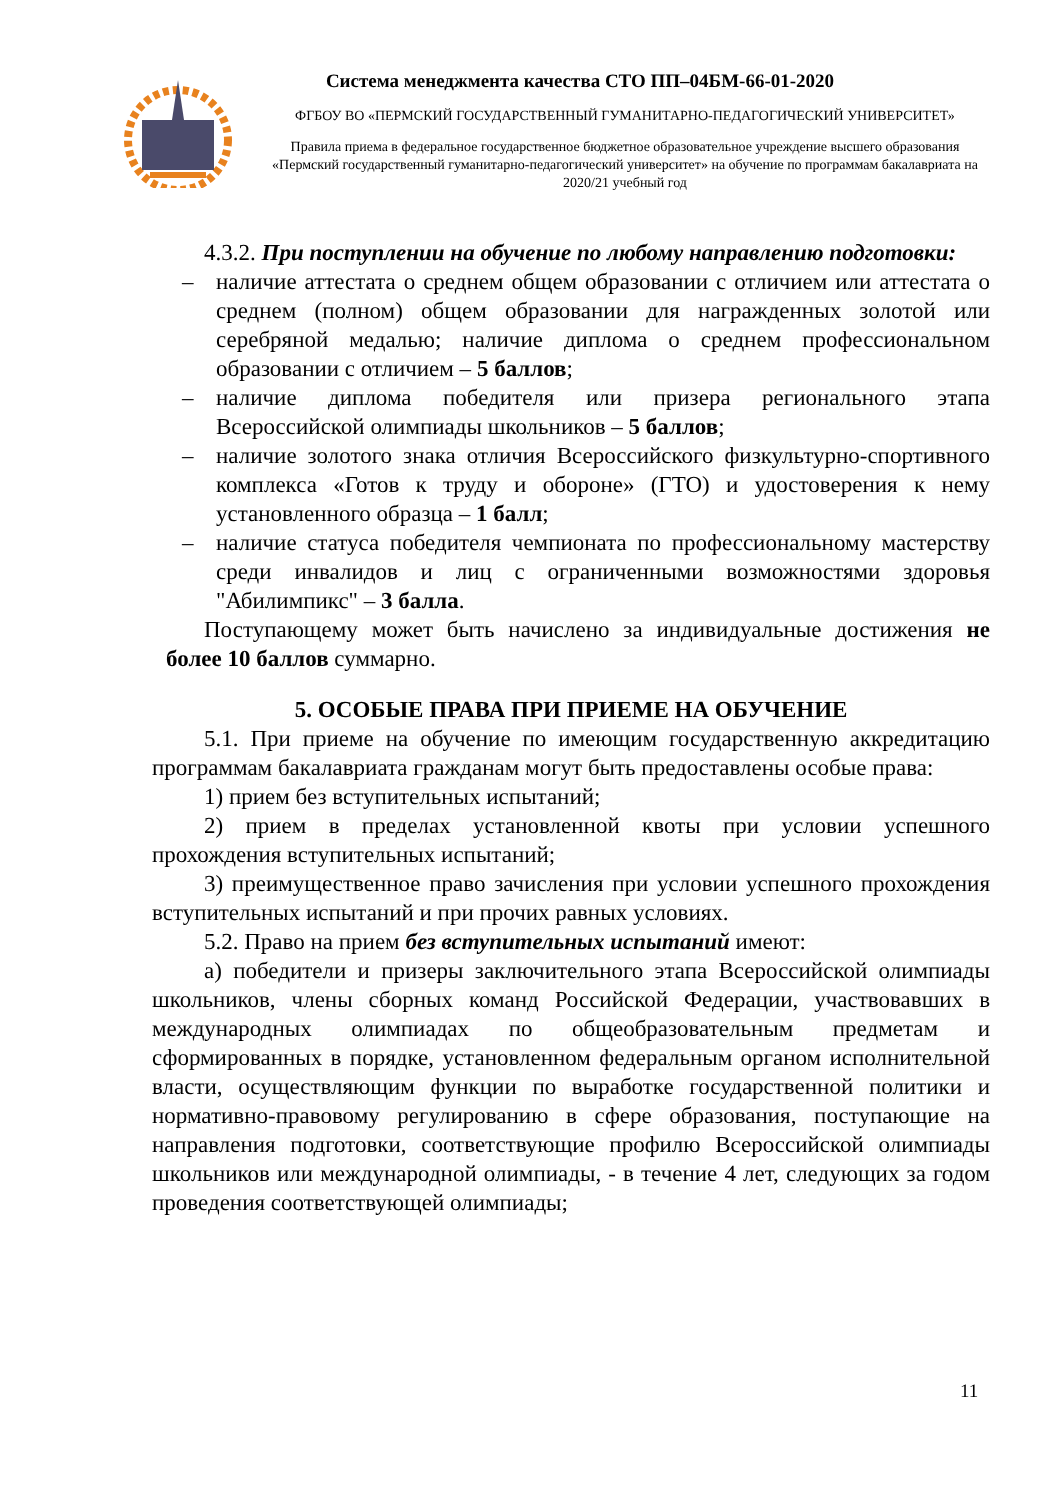Система менеджмента качества СТО ПП–04БМ-66-01-2020
ФГБОУ ВО «ПЕРМСКИЙ ГОСУДАРСТВЕННЫЙ ГУМАНИТАРНО-ПЕДАГОГИЧЕСКИЙ УНИВЕРСИТЕТ»
Правила приема в федеральное государственное бюджетное образовательное учреждение высшего образования «Пермский государственный гуманитарно-педагогический университет» на обучение по программам бакалавриата на 2020/21 учебный год
4.3.2. При поступлении на обучение по любому направлению подготовки:
– наличие аттестата о среднем общем образовании с отличием или аттестата о среднем (полном) общем образовании для награжденных золотой или серебряной медалью; наличие диплома о среднем профессиональном образовании с отличием – 5 баллов;
– наличие диплома победителя или призера регионального этапа Всероссийской олимпиады школьников – 5 баллов;
– наличие золотого знака отличия Всероссийского физкультурно-спортивного комплекса «Готов к труду и обороне» (ГТО) и удостоверения к нему установленного образца – 1 балл;
– наличие статуса победителя чемпионата по профессиональному мастерству среди инвалидов и лиц с ограниченными возможностями здоровья "Абилимпикс" – 3 балла.
Поступающему может быть начислено за индивидуальные достижения не более 10 баллов суммарно.
5. ОСОБЫЕ ПРАВА ПРИ ПРИЕМЕ НА ОБУЧЕНИЕ
5.1. При приеме на обучение по имеющим государственную аккредитацию программам бакалавриата гражданам могут быть предоставлены особые права:
1) прием без вступительных испытаний;
2) прием в пределах установленной квоты при условии успешного прохождения вступительных испытаний;
3) преимущественное право зачисления при условии успешного прохождения вступительных испытаний и при прочих равных условиях.
5.2. Право на прием без вступительных испытаний имеют:
а) победители и призеры заключительного этапа Всероссийской олимпиады школьников, члены сборных команд Российской Федерации, участвовавших в международных олимпиадах по общеобразовательным предметам и сформированных в порядке, установленном федеральным органом исполнительной власти, осуществляющим функции по выработке государственной политики и нормативно-правовому регулированию в сфере образования, поступающие на направления подготовки, соответствующие профилю Всероссийской олимпиады школьников или международной олимпиады, - в течение 4 лет, следующих за годом проведения соответствующей олимпиады;
11